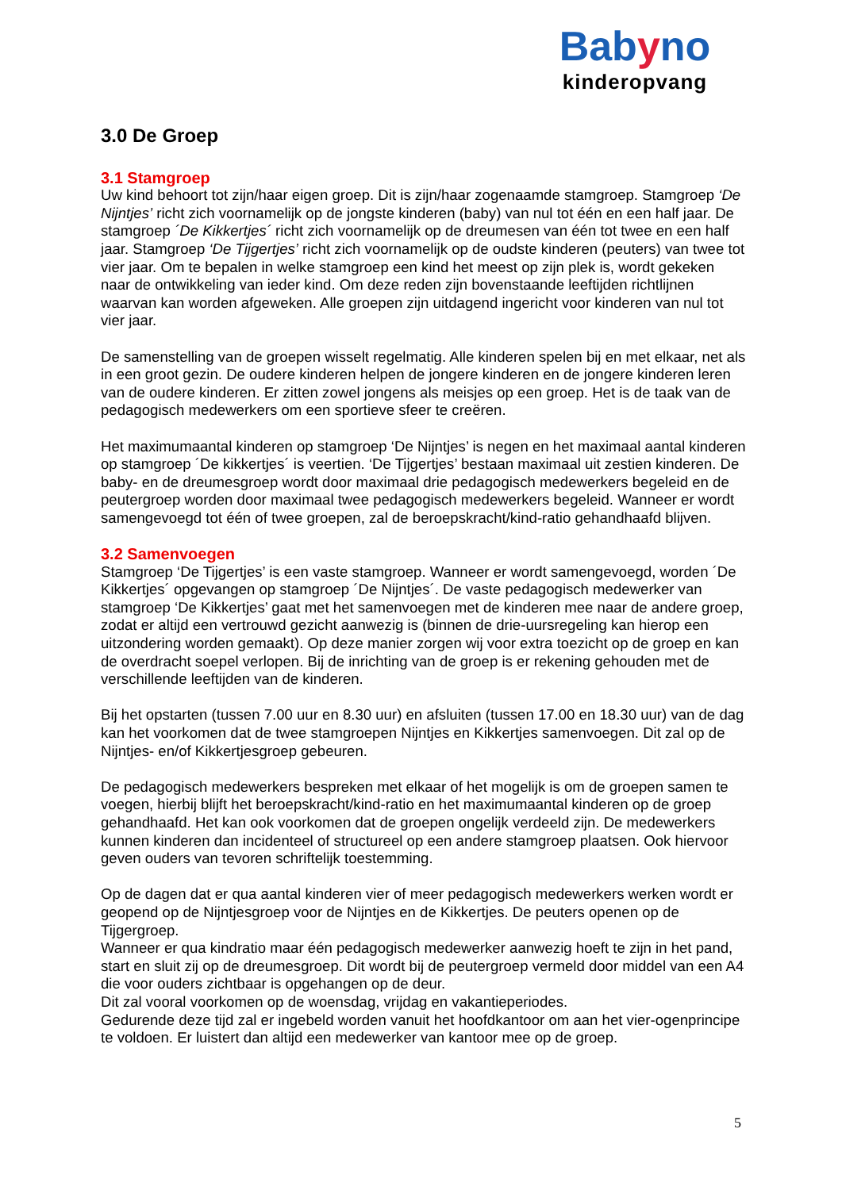Babyno
kinderopvang
3.0 De Groep
3.1 Stamgroep
Uw kind behoort tot zijn/haar eigen groep. Dit is zijn/haar zogenaamde stamgroep. Stamgroep ‘De Nijntjes’ richt zich voornamelijk op de jongste kinderen (baby) van nul tot één en een half jaar. De stamgroep ´De Kikkertjes´ richt zich voornamelijk op de dreumesen van één tot twee en een half jaar. Stamgroep ‘De Tijgertjes’ richt zich voornamelijk op de oudste kinderen (peuters) van twee tot vier jaar. Om te bepalen in welke stamgroep een kind het meest op zijn plek is, wordt gekeken naar de ontwikkeling van ieder kind. Om deze reden zijn bovenstaande leeftijden richtlijnen waarvan kan worden afgeweken. Alle groepen zijn uitdagend ingericht voor kinderen van nul tot vier jaar.
De samenstelling van de groepen wisselt regelmatig. Alle kinderen spelen bij en met elkaar, net als in een groot gezin. De oudere kinderen helpen de jongere kinderen en de jongere kinderen leren van de oudere kinderen. Er zitten zowel jongens als meisjes op een groep. Het is de taak van de pedagogisch medewerkers om een sportieve sfeer te creëren.
Het maximumaantal kinderen op stamgroep ‘De Nijntjes’ is negen en het maximaal aantal kinderen op stamgroep ´De kikkertjes´ is veertien. ‘De Tijgertjes’ bestaan maximaal uit zestien kinderen. De baby- en de dreumesgroep wordt door maximaal drie pedagogisch medewerkers begeleid en de peutergroep worden door maximaal twee pedagogisch medewerkers begeleid. Wanneer er wordt samengevoegd tot één of twee groepen, zal de beroepskracht/kind-ratio gehandhaafd blijven.
3.2 Samenvoegen
Stamgroep ‘De Tijgertjes’ is een vaste stamgroep. Wanneer er wordt samengevoegd, worden ´De Kikkertjes´ opgevangen op stamgroep ´De Nijntjes´. De vaste pedagogisch medewerker van stamgroep ‘De Kikkertjes’ gaat met het samenvoegen met de kinderen mee naar de andere groep, zodat er altijd een vertrouwd gezicht aanwezig is (binnen de drie-uursregeling kan hierop een uitzondering worden gemaakt). Op deze manier zorgen wij voor extra toezicht op de groep en kan de overdracht soepel verlopen. Bij de inrichting van de groep is er rekening gehouden met de verschillende leeftijden van de kinderen.
Bij het opstarten (tussen 7.00 uur en 8.30 uur) en afsluiten (tussen 17.00 en 18.30 uur) van de dag kan het voorkomen dat de twee stamgroepen Nijntjes en Kikkertjes samenvoegen. Dit zal op de Nijntjes- en/of Kikkertjesgroep gebeuren.
De pedagogisch medewerkers bespreken met elkaar of het mogelijk is om de groepen samen te voegen, hierbij blijft het beroepskracht/kind-ratio en het maximumaantal kinderen op de groep gehandhaafd. Het kan ook voorkomen dat de groepen ongelijk verdeeld zijn. De medewerkers kunnen kinderen dan incidenteel of structureel op een andere stamgroep plaatsen. Ook hiervoor geven ouders van tevoren schriftelijk toestemming.
Op de dagen dat er qua aantal kinderen vier of meer pedagogisch medewerkers werken wordt er geopend op de Nijntjesgroep voor de Nijntjes en de Kikkertjes. De peuters openen op de Tijgergroep.
Wanneer er qua kindratio maar één pedagogisch medewerker aanwezig hoeft te zijn in het pand, start en sluit zij op de dreumesgroep. Dit wordt bij de peutergroep vermeld door middel van een A4 die voor ouders zichtbaar is opgehangen op de deur.
Dit zal vooral voorkomen op de woensdag, vrijdag en vakantieperiodes.
Gedurende deze tijd zal er ingebeld worden vanuit het hoofdkantoor om aan het vier-ogenprincipe te voldoen. Er luistert dan altijd een medewerker van kantoor mee op de groep.
5